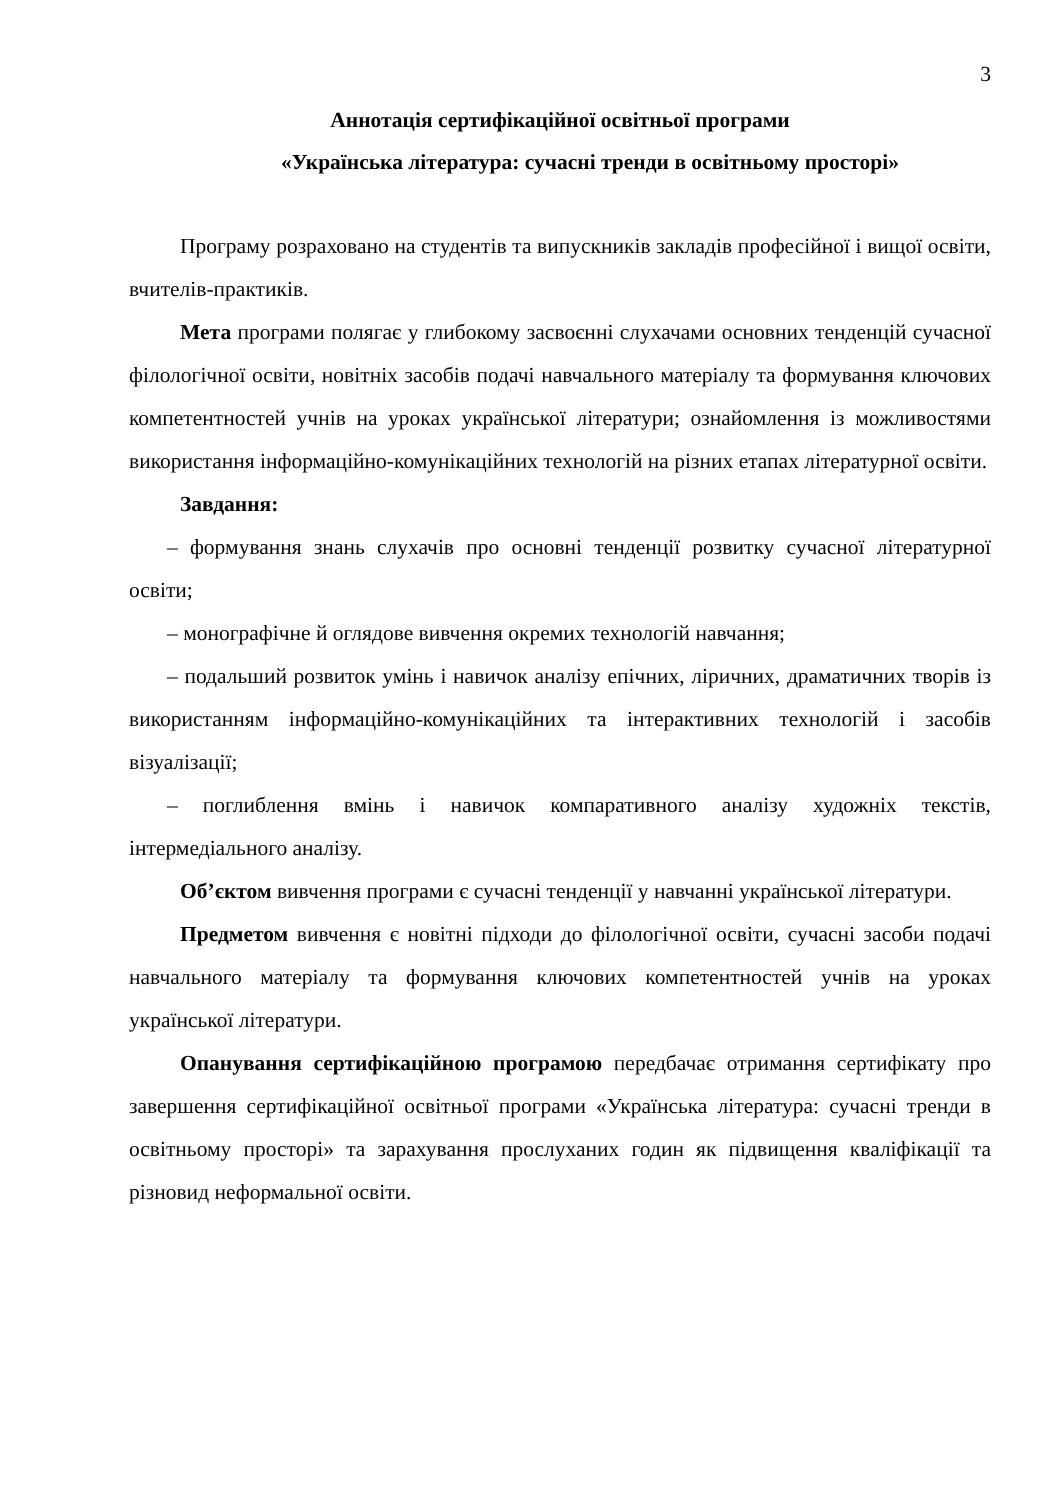3
Аннотація сертифікаційної освітньої програми
«Українська література: сучасні тренди в освітньому просторі»
Програму розраховано на студентів та випускників закладів професійної і вищої освіти, вчителів-практиків.
Мета програми полягає у глибокому засвоєнні слухачами основних тенденцій сучасної філологічної освіти, новітніх засобів подачі навчального матеріалу та формування ключових компетентностей учнів на уроках української літератури; ознайомлення із можливостями використання інформаційно-комунікаційних технологій на різних етапах літературної освіти.
Завдання:
– формування знань слухачів про основні тенденції розвитку сучасної літературної освіти;
– монографічне й оглядове вивчення окремих технологій навчання;
– подальший розвиток умінь і навичок аналізу епічних, ліричних, драматичних творів із використанням інформаційно-комунікаційних та інтерактивних технологій і засобів візуалізації;
– поглиблення вмінь і навичок компаративного аналізу художніх текстів, інтермедіального аналізу.
Об’єктом вивчення програми є сучасні тенденції у навчанні української літератури.
Предметом вивчення є новітні підходи до філологічної освіти, сучасні засоби подачі навчального матеріалу та формування ключових компетентностей учнів на уроках української літератури.
Опанування сертифікаційною програмою передбачає отримання сертифікату про завершення сертифікаційної освітньої програми «Українська література: сучасні тренди в освітньому просторі» та зарахування прослуханих годин як підвищення кваліфікації та різновид неформальної освіти.